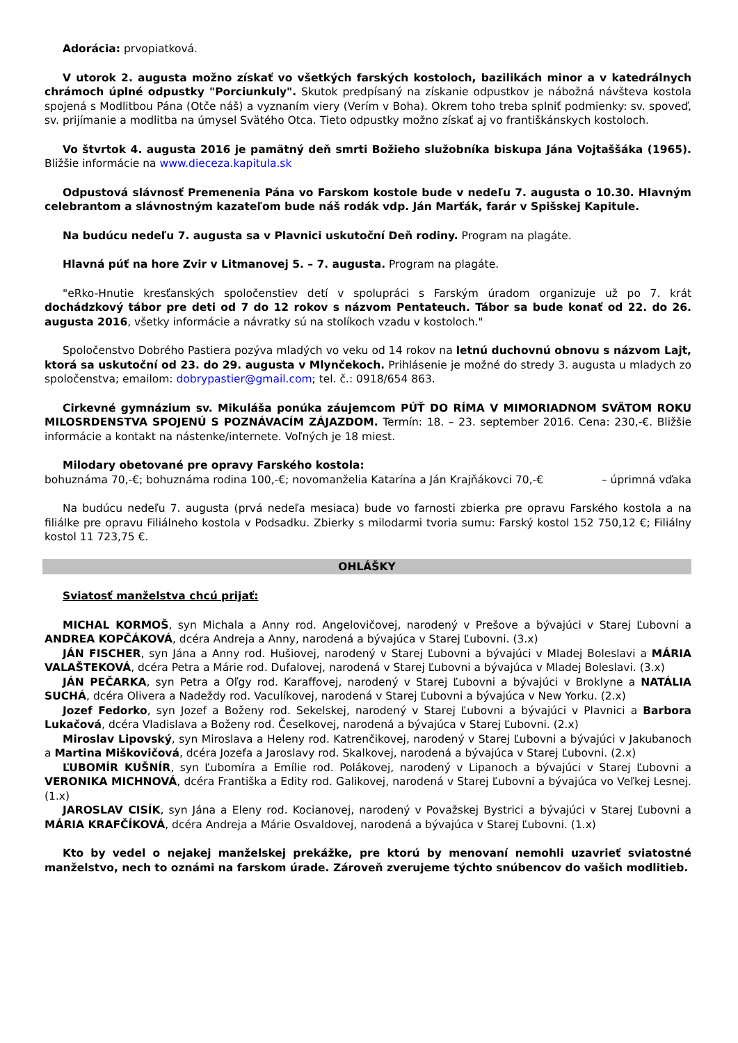Adorácia: prvopiatková.
V utorok 2. augusta možno získať vo všetkých farských kostoloch, bazilikách minor a v katedrálnych chrámoch úplné odpustky "Porciunkuly". Skutok predpísaný na získanie odpustkov je nábožná návšteva kostola spojená s Modlitbou Pána (Otče náš) a vyznaním viery (Verím v Boha). Okrem toho treba splniť podmienky: sv. spoveď, sv. prijímanie a modlitba na úmysel Svätého Otca. Tieto odpustky možno získať aj vo františkánskych kostoloch.
Vo štvrtok 4. augusta 2016 je pamätný deň smrti Božieho služobníka biskupa Jána Vojtaššáka (1965). Bližšie informácie na www.dieceza.kapitula.sk
Odpustová slávnosť Premenenia Pána vo Farskom kostole bude v nedeľu 7. augusta o 10.30. Hlavným celebrantom a slávnostným kazateľom bude náš rodák vdp. Ján Marťák, farár v Spišskej Kapitule.
Na budúcu nedeľu 7. augusta sa v Plavnici uskutoční Deň rodiny. Program na plagáte.
Hlavná púť na hore Zvir v Litmanovej 5. – 7. augusta. Program na plagáte.
"eRko-Hnutie kresťanských spoločenstiev detí v spolupráci s Farským úradom organizuje už po 7. krát dochádzkový tábor pre deti od 7 do 12 rokov s názvom Pentateuch. Tábor sa bude konať od 22. do 26. augusta 2016, všetky informácie a návratky sú na stolíkoch vzadu v kostoloch."
Spoločenstvo Dobrého Pastiera pozýva mladých vo veku od 14 rokov na letnú duchovnú obnovu s názvom Lajt, ktorá sa uskutoční od 23. do 29. augusta v Mlynčekoch. Prihlásenie je možné do stredy 3. augusta u mladych zo spoločenstva; emailom: dobrypastier@gmail.com; tel. č.: 0918/654 863.
Cirkevné gymnázium sv. Mikuláša ponúka záujemcom PÚŤ DO RÍMA V MIMORIADNOM SVÄTOM ROKU MILOSRDENSTVA SPOJENÚ S POZNÁVACÍM ZÁJAZDOM. Termín: 18. – 23. september 2016. Cena: 230,-€. Bližšie informácie a kontakt na nástenke/internete. Voľných je 18 miest.
Milodary obetované pre opravy Farského kostola:
bohuznáma 70,-€; bohuznáma rodina 100,-€; novomanželia Katarína a Ján Krajňákovci 70,-€ – úprimná vďaka
Na budúcu nedeľu 7. augusta (prvá nedeľa mesiaca) bude vo farnosti zbierka pre opravu Farského kostola a na filiálke pre opravu Filiálneho kostola v Podsadku. Zbierky s milodarmi tvoria sumu: Farský kostol 152 750,12 €; Filiálny kostol 11 723,75 €.
OHLÁŠKY
Sviatosť manželstva chcú prijať:
MICHAL KORMOŠ, syn Michala a Anny rod. Angelovičovej, narodený v Prešove a bývajúci v Starej Ľubovni a ANDREA KOPČÁKOVÁ, dcéra Andreja a Anny, narodená a bývajúca v Starej Ľubovni. (3.x)
JÁN FISCHER, syn Jána a Anny rod. Hušiovej, narodený v Starej Ľubovni a bývajúci v Mladej Boleslavi a MÁRIA VALAŠTEKOVÁ, dcéra Petra a Márie rod. Dufalovej, narodená v Starej Ľubovni a bývajúca v Mladej Boleslavi. (3.x)
JÁN PEČARKA, syn Petra a Oľgy rod. Karaffovej, narodený v Starej Ľubovni a bývajúci v Broklyne a NATÁLIA SUCHÁ, dcéra Olivera a Nadeždy rod. Vaculíkovej, narodená v Starej Ľubovni a bývajúca v New Yorku. (2.x)
Jozef Fedorko, syn Jozef a Boženy rod. Sekelskej, narodený v Starej Ľubovni a bývajúci v Plavnici a Barbora Lukačová, dcéra Vladislava a Boženy rod. Česelkovej, narodená a bývajúca v Starej Ľubovni. (2.x)
Miroslav Lipovský, syn Miroslava a Heleny rod. Katrenčikovej, narodený v Starej Ľubovni a bývajúci v Jakubanoch a Martina Miškovičová, dcéra Jozefa a Jaroslavy rod. Skalkovej, narodená a bývajúca v Starej Ľubovni. (2.x)
ĽUBOMÍR KUŠNÍR, syn Ľubomíra a Emílie rod. Polákovej, narodený v Lipanoch a bývajúci v Starej Ľubovni a VERONIKA MICHNOVÁ, dcéra Františka a Edity rod. Galikovej, narodená v Starej Ľubovni a bývajúca vo Veľkej Lesnej. (1.x)
JAROSLAV CISÍK, syn Jána a Eleny rod. Kocianovej, narodený v Považskej Bystrici a bývajúci v Starej Ľubovni a MÁRIA KRAFČÍKOVÁ, dcéra Andreja a Márie Osvaldovej, narodená a bývajúca v Starej Ľubovni. (1.x)
Kto by vedel o nejakej manželskej prekážke, pre ktorú by menovaní nemohli uzavrieť sviatostné manželstvo, nech to oznámi na farskom úrade. Zároveň zverujeme týchto snúbencov do vašich modlitieb.